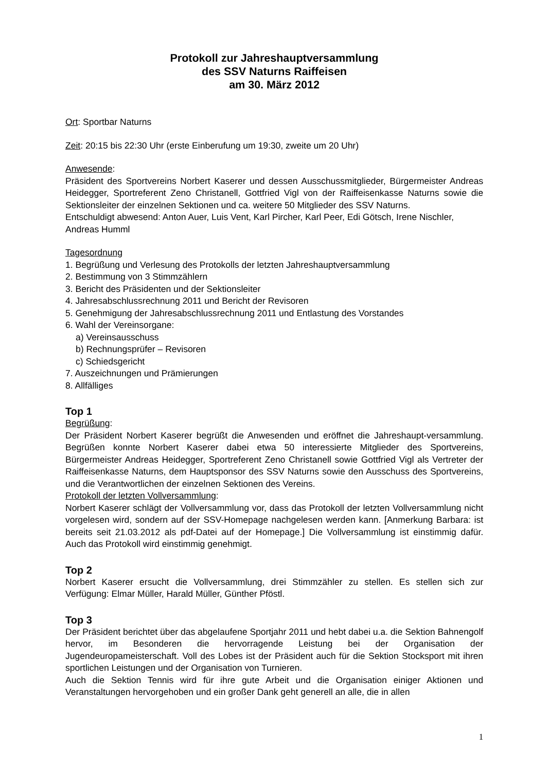Protokoll zur Jahreshauptversammlung
des SSV Naturns Raiffeisen
am 30. März 2012
Ort: Sportbar Naturns
Zeit: 20:15 bis 22:30 Uhr (erste Einberufung um 19:30, zweite um 20 Uhr)
Anwesende:
Präsident des Sportvereins Norbert Kaserer und dessen Ausschussmitglieder, Bürgermeister Andreas Heidegger, Sportreferent Zeno Christanell, Gottfried Vigl von der Raiffeisenkasse Naturns sowie die Sektionsleiter der einzelnen Sektionen und ca. weitere 50 Mitglieder des SSV Naturns.
Entschuldigt abwesend: Anton Auer, Luis Vent, Karl Pircher, Karl Peer, Edi Götsch, Irene Nischler, Andreas Humml
Tagesordnung
1. Begrüßung und Verlesung des Protokolls der letzten Jahreshauptversammlung
2. Bestimmung von 3 Stimmzählern
3. Bericht des Präsidenten und der Sektionsleiter
4. Jahresabschlussrechnung 2011 und Bericht der Revisoren
5. Genehmigung der Jahresabschlussrechnung 2011 und Entlastung des Vorstandes
6. Wahl der Vereinsorgane:
a) Vereinsausschuss
b) Rechnungsprüfer – Revisoren
c) Schiedsgericht
7. Auszeichnungen und Prämierungen
8. Allfälliges
Top 1
Begrüßung:
Der Präsident Norbert Kaserer begrüßt die Anwesenden und eröffnet die Jahreshaupt-versammlung. Begrüßen konnte Norbert Kaserer dabei etwa 50 interessierte Mitglieder des Sportvereins, Bürgermeister Andreas Heidegger, Sportreferent Zeno Christanell sowie Gottfried Vigl als Vertreter der Raiffeisenkasse Naturns, dem Hauptsponsor des SSV Naturns sowie den Ausschuss des Sportvereins, und die Verantwortlichen der einzelnen Sektionen des Vereins.
Protokoll der letzten Vollversammlung:
Norbert Kaserer schlägt der Vollversammlung vor, dass das Protokoll der letzten Vollversammlung nicht vorgelesen wird, sondern auf der SSV-Homepage nachgelesen werden kann. [Anmerkung Barbara: ist bereits seit 21.03.2012 als pdf-Datei auf der Homepage.] Die Vollversammlung ist einstimmig dafür. Auch das Protokoll wird einstimmig genehmigt.
Top 2
Norbert Kaserer ersucht die Vollversammlung, drei Stimmzähler zu stellen. Es stellen sich zur Verfügung: Elmar Müller, Harald Müller, Günther Pföstl.
Top 3
Der Präsident berichtet über das abgelaufene Sportjahr 2011 und hebt dabei u.a. die Sektion Bahnengolf hervor, im Besonderen die hervorragende Leistung bei der Organisation der Jugendeuropameisterschaft. Voll des Lobes ist der Präsident auch für die Sektion Stocksport mit ihren sportlichen Leistungen und der Organisation von Turnieren.
Auch die Sektion Tennis wird für ihre gute Arbeit und die Organisation einiger Aktionen und Veranstaltungen hervorgehoben und ein großer Dank geht generell an alle, die in allen
1